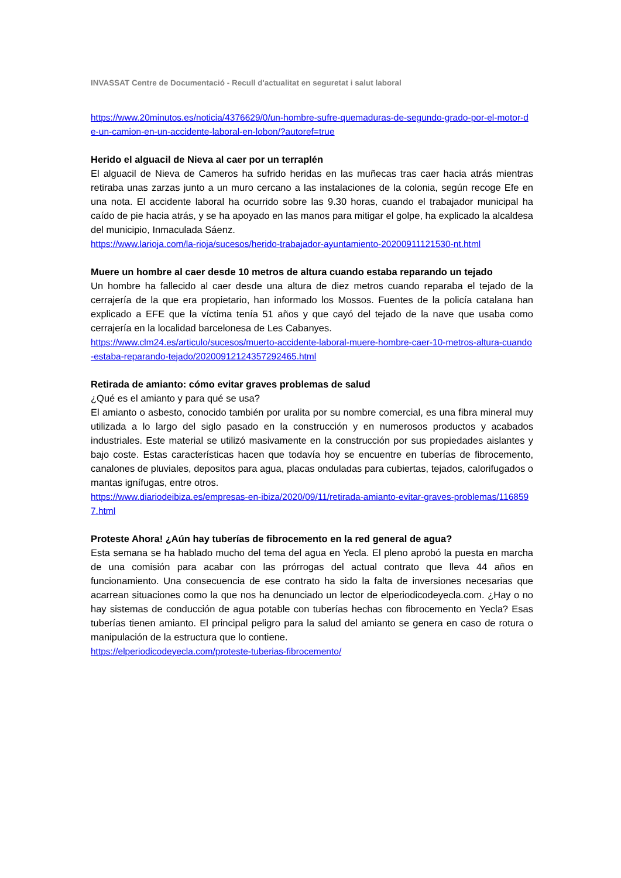INVASSAT Centre de Documentació - Recull d'actualitat en seguretat i salut laboral
https://www.20minutos.es/noticia/4376629/0/un-hombre-sufre-quemaduras-de-segundo-grado-por-el-motor-de-un-camion-en-un-accidente-laboral-en-lobon/?autoref=true
Herido el alguacil de Nieva al caer por un terraplén
El alguacil de Nieva de Cameros ha sufrido heridas en las muñecas tras caer hacia atrás mientras retiraba unas zarzas junto a un muro cercano a las instalaciones de la colonia, según recoge Efe en una nota. El accidente laboral ha ocurrido sobre las 9.30 horas, cuando el trabajador municipal ha caído de pie hacia atrás, y se ha apoyado en las manos para mitigar el golpe, ha explicado la alcaldesa del municipio, Inmaculada Sáenz.
https://www.larioja.com/la-rioja/sucesos/herido-trabajador-ayuntamiento-20200911121530-nt.html
Muere un hombre al caer desde 10 metros de altura cuando estaba reparando un tejado
Un hombre ha fallecido al caer desde una altura de diez metros cuando reparaba el tejado de la cerrajería de la que era propietario, han informado los Mossos. Fuentes de la policía catalana han explicado a EFE que la víctima tenía 51 años y que cayó del tejado de la nave que usaba como cerrajería en la localidad barcelonesa de Les Cabanyes.
https://www.clm24.es/articulo/sucesos/muerto-accidente-laboral-muere-hombre-caer-10-metros-altura-cuando-estaba-reparando-tejado/20200912124357292465.html
Retirada de amianto: cómo evitar graves problemas de salud
¿Qué es el amianto y para qué se usa?
El amianto o asbesto, conocido también por uralita por su nombre comercial, es una fibra mineral muy utilizada a lo largo del siglo pasado en la construcción y en numerosos productos y acabados industriales. Este material se utilizó masivamente en la construcción por sus propiedades aislantes y bajo coste. Estas características hacen que todavía hoy se encuentre en tuberías de fibrocemento, canalones de pluviales, depositos para agua, placas onduladas para cubiertas, tejados, calorifugados o mantas ignífugas, entre otros.
https://www.diariodeibiza.es/empresas-en-ibiza/2020/09/11/retirada-amianto-evitar-graves-problemas/1168597.html
Proteste Ahora! ¿Aún hay tuberías de fibrocemento en la red general de agua?
Esta semana se ha hablado mucho del tema del agua en Yecla. El pleno aprobó la puesta en marcha de una comisión para acabar con las prórrogas del actual contrato que lleva 44 años en funcionamiento. Una consecuencia de ese contrato ha sido la falta de inversiones necesarias que acarrean situaciones como la que nos ha denunciado un lector de elperiodicodeyecla.com. ¿Hay o no hay sistemas de conducción de agua potable con tuberías hechas con fibrocemento en Yecla? Esas tuberías tienen amianto. El principal peligro para la salud del amianto se genera en caso de rotura o manipulación de la estructura que lo contiene.
https://elperiodicodeyecla.com/proteste-tuberias-fibrocemento/